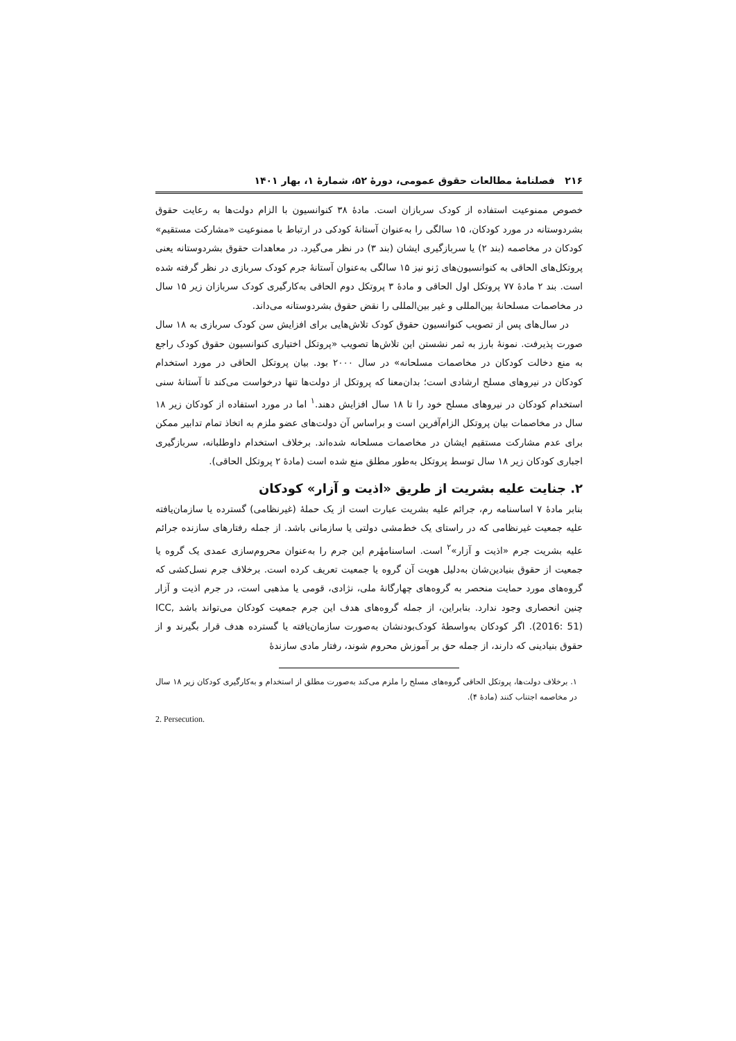۲۱۶ فصلنامهٔ مطالعات حقوق عمومی، دورهٔ ۵۲، شمارهٔ ۱، بهار ۱۴۰۱
خصوص ممنوعیت استفاده از کودک سربازان است. مادهٔ ۳۸ کنوانسیون با الزام دولت‌ها به رعایت حقوق بشردوستانه در مورد کودکان، ۱۵ سالگی را به‌عنوان آستانهٔ کودکی در ارتباط با ممنوعیت «مشارکت مستقیم» کودکان در مخاصمه (بند ۲) یا سربازگیری ایشان (بند ۳) در نظر می‌گیرد. در معاهدات حقوق بشردوستانه یعنی پروتکل‌های الحاقی به کنوانسیون‌های ژنو نیز ۱۵ سالگی به‌عنوان آستانهٔ جرم کودک سربازی در نظر گرفته شده است. بند ۲ مادهٔ ۷۷ پروتکل اول الحاقی و مادهٔ ۳ پروتکل دوم الحاقی به‌کارگیری کودک سربازان زیر ۱۵ سال در مخاصمات مسلحانهٔ بین‌المللی و غیر بین‌المللی را نقض حقوق بشردوستانه می‌داند.
در سال‌های پس از تصویب کنوانسیون حقوق کودک تلاش‌هایی برای افزایش سن کودک سربازی به ۱۸ سال صورت پذیرفت. نمونهٔ بارز به ثمر نشستن این تلاش‌ها تصویب «پروتکل اختیاری کنوانسیون حقوق کودک راجع به منع دخالت کودکان در مخاصمات مسلحانه» در سال ۲۰۰۰ بود. بیان پروتکل الحاقی در مورد استخدام کودکان در نیروهای مسلح ارشادی است؛ بدان‌معنا که پروتکل از دولت‌ها تنها درخواست می‌کند تا آستانهٔ سنی استخدام کودکان در نیروهای مسلح خود را تا ۱۸ سال افزایش دهند.<sup>۱</sup> اما در مورد استفاده از کودکان زیر ۱۸ سال در مخاصمات بیان پروتکل الزام‌آفرین است و براساس آن دولت‌های عضو ملزم به اتخاذ تمام تدابیر ممکن برای عدم مشارکت مستقیم ایشان در مخاصمات مسلحانه شده‌اند. برخلاف استخدام داوطلبانه، سربازگیری اجباری کودکان زیر ۱۸ سال توسط پروتکل به‌طور مطلق منع شده است (مادهٔ ۲ پروتکل الحاقی).
۲. جنایت علیه بشریت از طریق «اذیت و آزار» کودکان
بنابر مادهٔ ۷ اساسنامه رم، جرائم علیه بشریت عبارت است از یک حملهٔ (غیرنظامی) گسترده یا سازمان‌یافته علیه جمعیت غیرنظامی که در راستای یک خط‌مشی دولتی یا سازمانی باشد. از جمله رفتارهای سازنده جرائم علیه بشریت جرم «اذیت و آزار»<sup>۲</sup> است. اساسنامهٔرم این جرم را به‌عنوان محروم‌سازی عمدی یک گروه یا جمعیت از حقوق بنیادین‌شان به‌دلیل هویت آن گروه یا جمعیت تعریف کرده است. برخلاف جرم نسل‌کشی که گروه‌های مورد حمایت منحصر به گروه‌های چهارگانهٔ ملی، نژادی، قومی یا مذهبی است، در جرم اذیت و آزار چنین انحصاری وجود ندارد. بنابراین، از جمله گروه‌های هدف این جرم جمعیت کودکان می‌تواند باشد ICC, (2016: 51). اگر کودکان به‌واسطهٔ کودک‌بودنشان به‌صورت سازمان‌یافته یا گسترده هدف قرار بگیرند و از حقوق بنیادینی که دارند، از جمله حق بر آموزش محروم شوند، رفتار مادی سازندهٔ
۱. برخلاف دولت‌ها، پروتکل الحاقی گروه‌های مسلح را ملزم می‌کند به‌صورت مطلق از استخدام و به‌کارگیری کودکان زیر ۱۸ سال در مخاصمه اجتناب کنند (مادهٔ ۴).
2. Persecution.